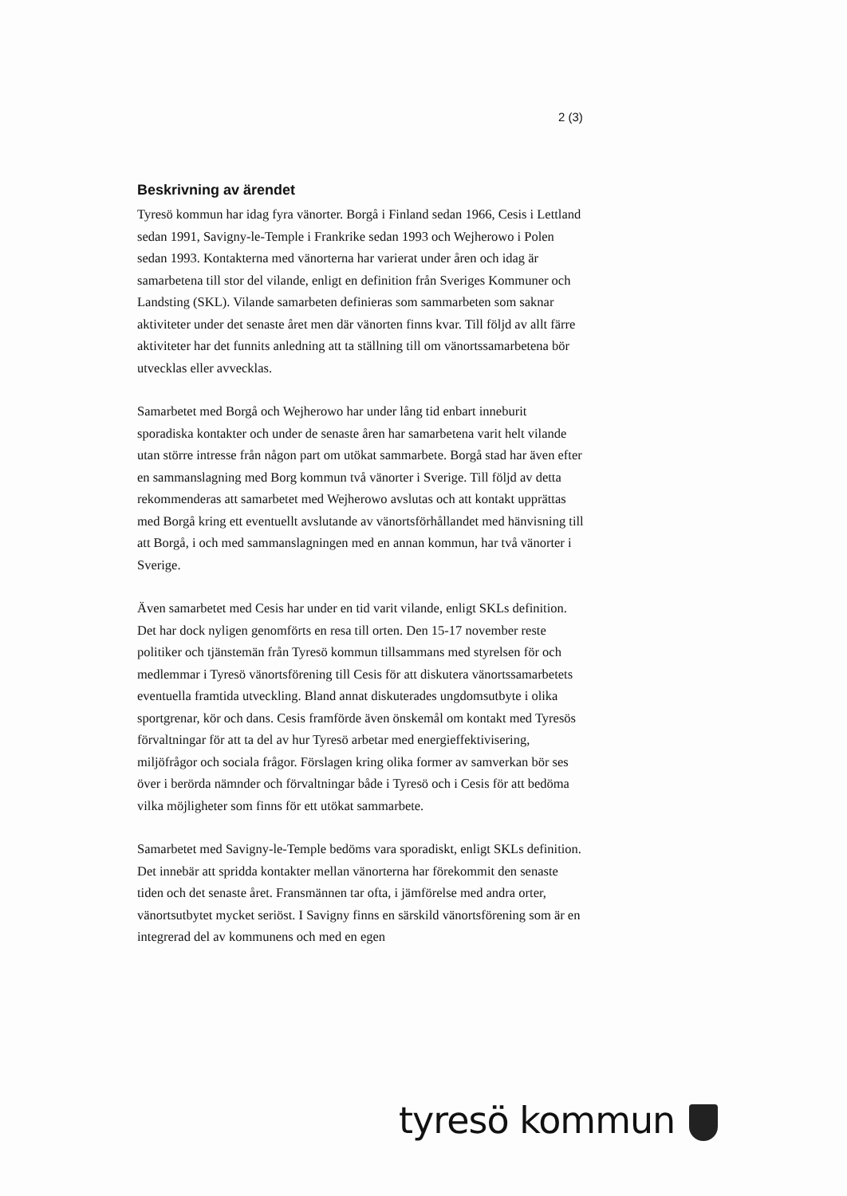2 (3)
Beskrivning av ärendet
Tyresö kommun har idag fyra vänorter. Borgå i Finland sedan 1966, Cesis i Lettland sedan 1991, Savigny-le-Temple i Frankrike sedan 1993 och Wejherowo i Polen sedan 1993. Kontakterna med vänorterna har varierat under åren och idag är samarbetena till stor del vilande, enligt en definition från Sveriges Kommuner och Landsting (SKL). Vilande samarbeten definieras som sammarbeten som saknar aktiviteter under det senaste året men där vänorten finns kvar. Till följd av allt färre aktiviteter har det funnits anledning att ta ställning till om vänortssamarbetena bör utvecklas eller avvecklas.
Samarbetet med Borgå och Wejherowo har under lång tid enbart inneburit sporadiska kontakter och under de senaste åren har samarbetena varit helt vilande utan större intresse från någon part om utökat sammarbete. Borgå stad har även efter en sammanslagning med Borg kommun två vänorter i Sverige. Till följd av detta rekommenderas att samarbetet med Wejherowo avslutas och att kontakt upprättas med Borgå kring ett eventuellt avslutande av vänortsförhållandet med hänvisning till att Borgå, i och med sammanslagningen med en annan kommun, har två vänorter i Sverige.
Även samarbetet med Cesis har under en tid varit vilande, enligt SKLs definition. Det har dock nyligen genomförts en resa till orten. Den 15-17 november reste politiker och tjänstemän från Tyresö kommun tillsammans med styrelsen för och medlemmar i Tyresö vänortsförening till Cesis för att diskutera vänortssamarbetets eventuella framtida utveckling. Bland annat diskuterades ungdomsutbyte i olika sportgrenar, kör och dans. Cesis framförde även önskemål om kontakt med Tyresös förvaltningar för att ta del av hur Tyresö arbetar med energieffektivisering, miljöfrågor och sociala frågor. Förslagen kring olika former av samverkan bör ses över i berörda nämnder och förvaltningar både i Tyresö och i Cesis för att bedöma vilka möjligheter som finns för ett utökat sammarbete.
Samarbetet med Savigny-le-Temple bedöms vara sporadiskt, enligt SKLs definition. Det innebär att spridda kontakter mellan vänorterna har förekommit den senaste tiden och det senaste året. Fransmännen tar ofta, i jämförelse med andra orter, vänortsutbytet mycket seriöst. I Savigny finns en särskild vänortsförening som är en integrerad del av kommunens och med en egen
tyresö kommun